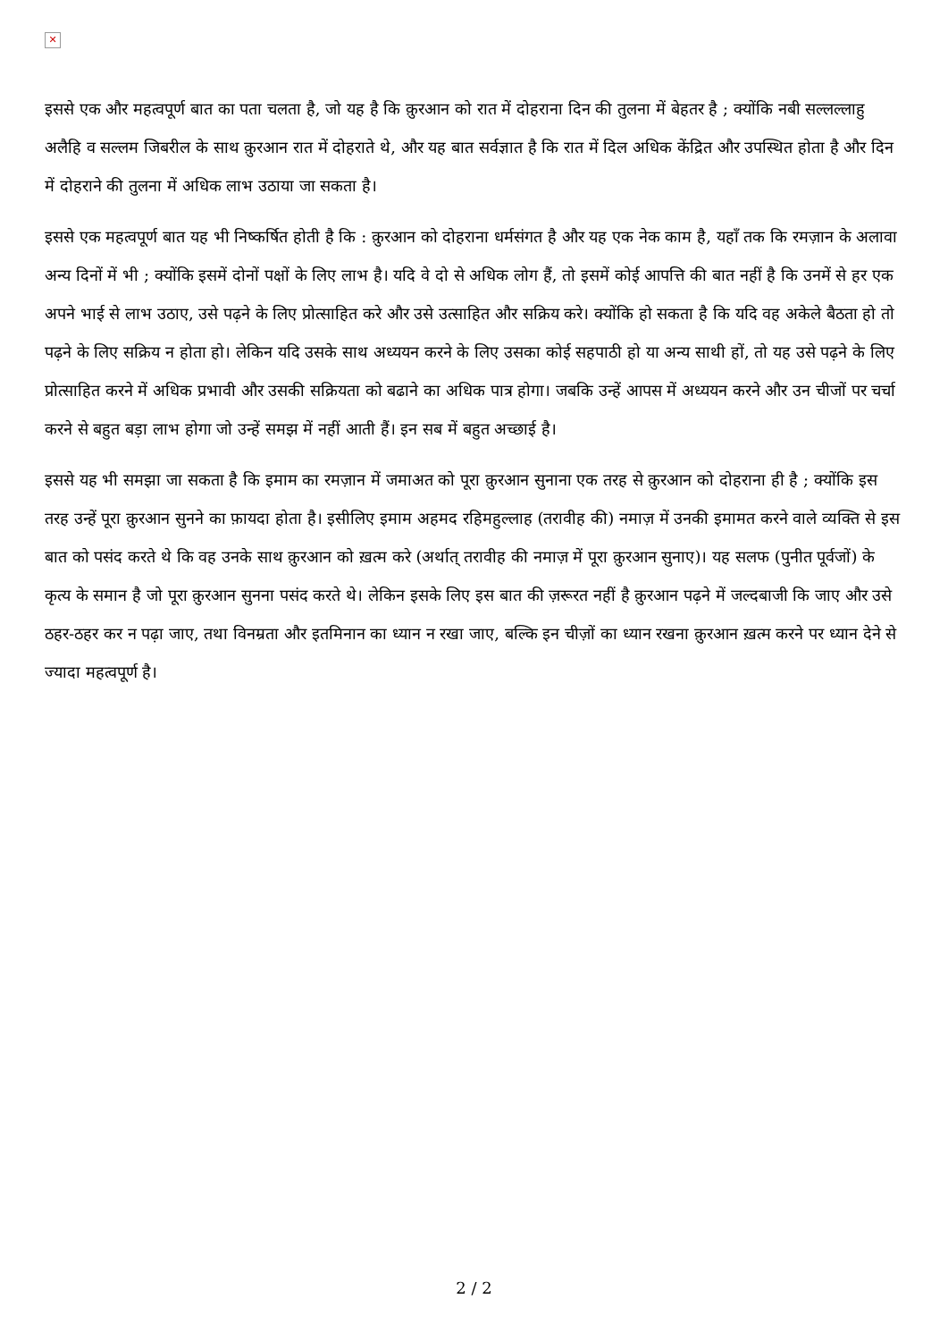✕
इससे एक और महत्वपूर्ण बात का पता चलता है, जो यह है कि क़ुरआन को रात में दोहराना दिन की तुलना में बेहतर है ; क्योंकि नबी सल्लल्लाहु अलैहि व सल्लम जिबरील के साथ क़ुरआन रात में दोहराते थे, और यह बात सर्वज्ञात है कि रात में दिल अधिक केंद्रित और उपस्थित होता है और दिन में दोहराने की तुलना में अधिक लाभ उठाया जा सकता है।
इससे एक महत्वपूर्ण बात यह भी निष्कर्षित होती है कि : क़ुरआन को दोहराना धर्मसंगत है और यह एक नेक काम है, यहाँ तक कि रमज़ान के अलावा अन्य दिनों में भी ; क्योंकि इसमें दोनों पक्षों के लिए लाभ है। यदि वे दो से अधिक लोग हैं, तो इसमें कोई आपत्ति की बात नहीं है कि उनमें से हर एक अपने भाई से लाभ उठाए, उसे पढ़ने के लिए प्रोत्साहित करे और उसे उत्साहित और सक्रिय करे। क्योंकि हो सकता है कि यदि वह अकेले बैठता हो तो पढ़ने के लिए सक्रिय न होता हो। लेकिन यदि उसके साथ अध्ययन करने के लिए उसका कोई सहपाठी हो या अन्य साथी हों, तो यह उसे पढ़ने के लिए प्रोत्साहित करने में अधिक प्रभावी और उसकी सक्रियता को बढाने का अधिक पात्र होगा। जबकि उन्हें आपस में अध्ययन करने और उन चीजों पर चर्चा करने से बहुत बड़ा लाभ होगा जो उन्हें समझ में नहीं आती हैं। इन सब में बहुत अच्छाई है।
इससे यह भी समझा जा सकता है कि इमाम का रमज़ान में जमाअत को पूरा क़ुरआन सुनाना एक तरह से क़ुरआन को दोहराना ही है ; क्योंकि इस तरह उन्हें पूरा क़ुरआन सुनने का फ़ायदा होता है। इसीलिए इमाम अहमद रहिमहुल्लाह (तरावीह की) नमाज़ में उनकी इमामत करने वाले व्यक्ति से इस बात को पसंद करते थे कि वह उनके साथ क़ुरआन को ख़त्म करे (अर्थात् तरावीह की नमाज़ में पूरा क़ुरआन सुनाए)। यह सलफ (पुनीत पूर्वजों) के कृत्य के समान है जो पूरा क़ुरआन सुनना पसंद करते थे। लेकिन इसके लिए इस बात की ज़रूरत नहीं है क़ुरआन पढ़ने में जल्दबाजी कि जाए और उसे ठहर-ठहर कर न पढ़ा जाए, तथा विनम्रता और इतमिनान का ध्यान न रखा जाए, बल्कि इन चीज़ों का ध्यान रखना क़ुरआन ख़त्म करने पर ध्यान देने से ज्यादा महत्वपूर्ण है।
2 / 2